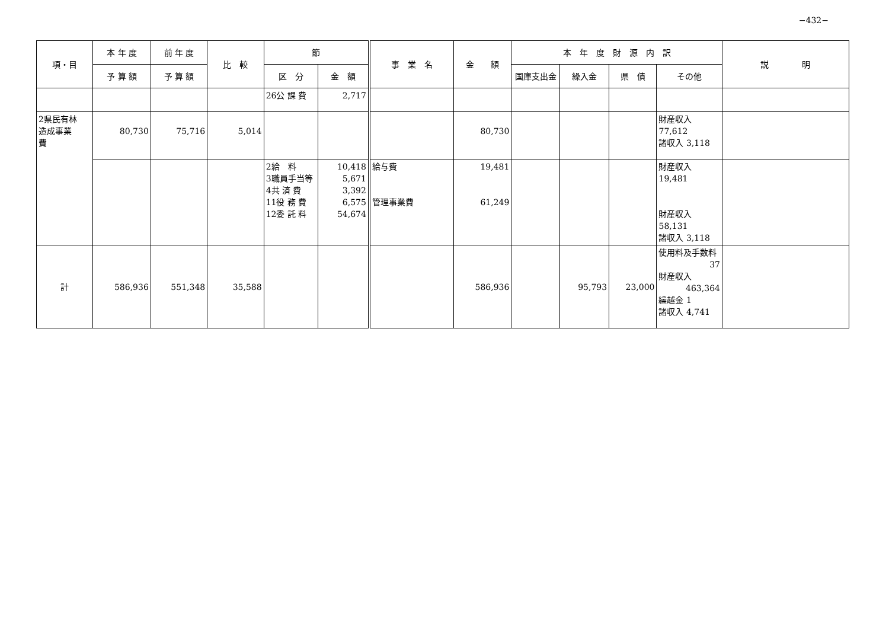−432−
| 項・目 | 本 年 度 | 前 年 度 | 比 較 | 節 | | 事 業 名 | 金 額 | 本 年 度 財 源 内 訳 | | | | 説 明 |
| --- | --- | --- | --- | --- | --- | --- | --- | --- | --- | --- | --- | --- |
| | 予 算 額 | 予 算 額 | | 区 分 | 金 額 | | | 国庫支出金 | 繰入金 | 県 債 | その他 | |
| | | | | 26公 課 費 | 2,717 | | | | | | | |
| 2県民有林 造成事業 費 | 80,730 | 75,716 | 5,014 | | | | 80,730 | | | | 財産収入 77,612 諸収入 3,118 | |
| | | | | 2給 料 3職員手当等 4共 済 費 11役 務 費 12委 託 料 | 10,418 5,671 3,392 6,575 54,674 | 給与費 管理事業費 | 19,481 61,249 | | | | 財産収入 19,481 財産収入 58,131 諸収入 3,118 | |
| 計 | 586,936 | 551,348 | 35,588 | | | | 586,936 | | 95,793 | 23,000 | 使用料及手数料 37 財産収入 463,364 繰越金 1 諸収入 4,741 | |